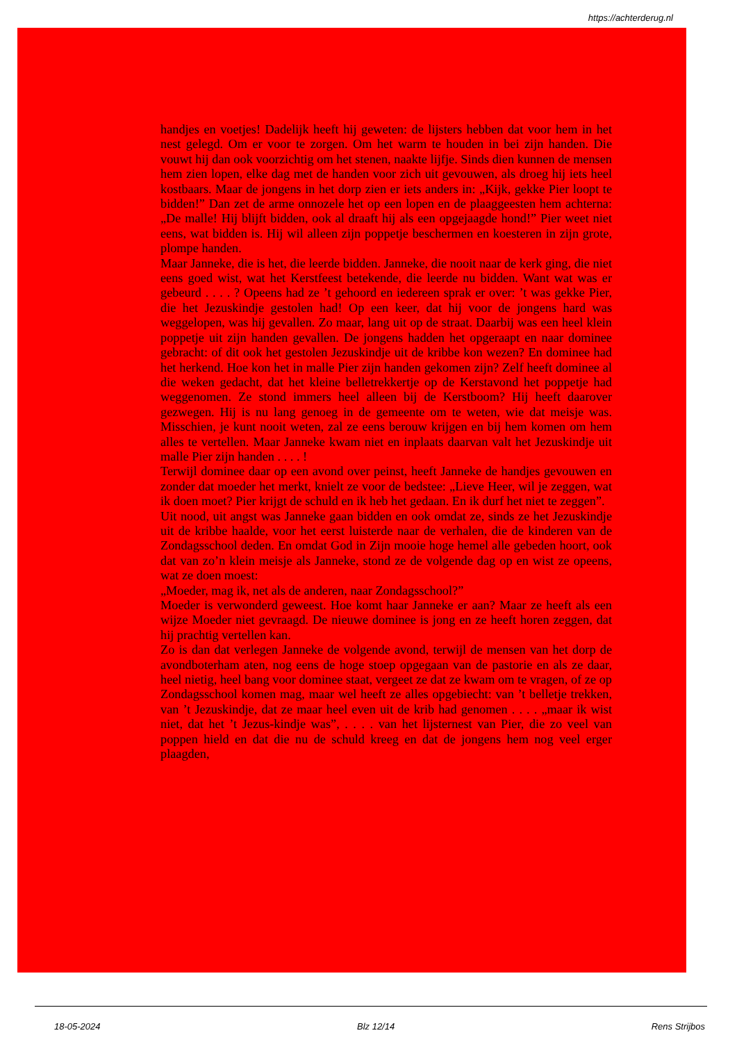https://achterderug.nl
handjes en voetjes! Dadelijk heeft hij geweten: de lijsters hebben dat voor hem in het nest gelegd. Om er voor te zorgen. Om het warm te houden in bei zijn handen. Die vouwt hij dan ook voorzichtig om het stenen, naakte lijfje. Sinds dien kunnen de mensen hem zien lopen, elke dag met de handen voor zich uit gevouwen, als droeg hij iets heel kostbaars. Maar de jongens in het dorp zien er iets anders in: „Kijk, gekke Pier loopt te bidden!” Dan zet de arme onnozele het op een lopen en de plaaggeesten hem achterna: „De malle! Hij blijft bidden, ook al draaft hij als een opgejaagde hond!” Pier weet niet eens, wat bidden is. Hij wil alleen zijn poppetje beschermen en koesteren in zijn grote, plompe handen.
Maar Janneke, die is het, die leerde bidden. Janneke, die nooit naar de kerk ging, die niet eens goed wist, wat het Kerstfeest betekende, die leerde nu bidden. Want wat was er gebeurd . . . . ? Opeens had ze ’t gehoord en iedereen sprak er over: ’t was gekke Pier, die het Jezuskindje gestolen had! Op een keer, dat hij voor de jongens hard was weggelopen, was hij gevallen. Zo maar, lang uit op de straat. Daarbij was een heel klein poppetje uit zijn handen gevallen. De jongens hadden het opgeraapt en naar dominee gebracht: of dit ook het gestolen Jezuskindje uit de kribbe kon wezen? En dominee had het herkend. Hoe kon het in malle Pier zijn handen gekomen zijn? Zelf heeft dominee al die weken gedacht, dat het kleine belletrekkertje op de Kerstavond het poppetje had weggenomen. Ze stond immers heel alleen bij de Kerstboom? Hij heeft daarover gezwegen. Hij is nu lang genoeg in de gemeente om te weten, wie dat meisje was. Misschien, je kunt nooit weten, zal ze eens berouw krijgen en bij hem komen om hem alles te vertellen. Maar Janneke kwam niet en inplaats daarvan valt het Jezuskindje uit malle Pier zijn handen . . . . !
Terwijl dominee daar op een avond over peinst, heeft Janneke de handjes gevouwen en zonder dat moeder het merkt, knielt ze voor de bedstee: „Lieve Heer, wil je zeggen, wat ik doen moet? Pier krijgt de schuld en ik heb het gedaan. En ik durf het niet te zeggen”.
Uit nood, uit angst was Janneke gaan bidden en ook omdat ze, sinds ze het Jezuskindje uit de kribbe haalde, voor het eerst luisterde naar de verhalen, die de kinderen van de Zondagsschool deden. En omdat God in Zijn mooie hoge hemel alle gebeden hoort, ook dat van zo’n klein meisje als Janneke, stond ze de volgende dag op en wist ze opeens, wat ze doen moest:
„Moeder, mag ik, net als de anderen, naar Zondagsschool?”
Moeder is verwonderd geweest. Hoe komt haar Janneke er aan? Maar ze heeft als een wijze Moeder niet gevraagd. De nieuwe dominee is jong en ze heeft horen zeggen, dat hij prachtig vertellen kan.
Zo is dan dat verlegen Janneke de volgende avond, terwijl de mensen van het dorp de avondboterham aten, nog eens de hoge stoep opgegaan van de pastorie en als ze daar, heel nietig, heel bang voor dominee staat, vergeet ze dat ze kwam om te vragen, of ze op Zondagsschool komen mag, maar wel heeft ze alles opgebiecht: van ’t belletje trekken, van ’t Jezuskindje, dat ze maar heel even uit de krib had genomen . . . . „maar ik wist niet, dat het ’t Jezus-kindje was”, . . . . van het lijsternest van Pier, die zo veel van poppen hield en dat die nu de schuld kreeg en dat de jongens hem nog veel erger plaagden,
18-05-2024 Blz 12/14 Rens Strijbos